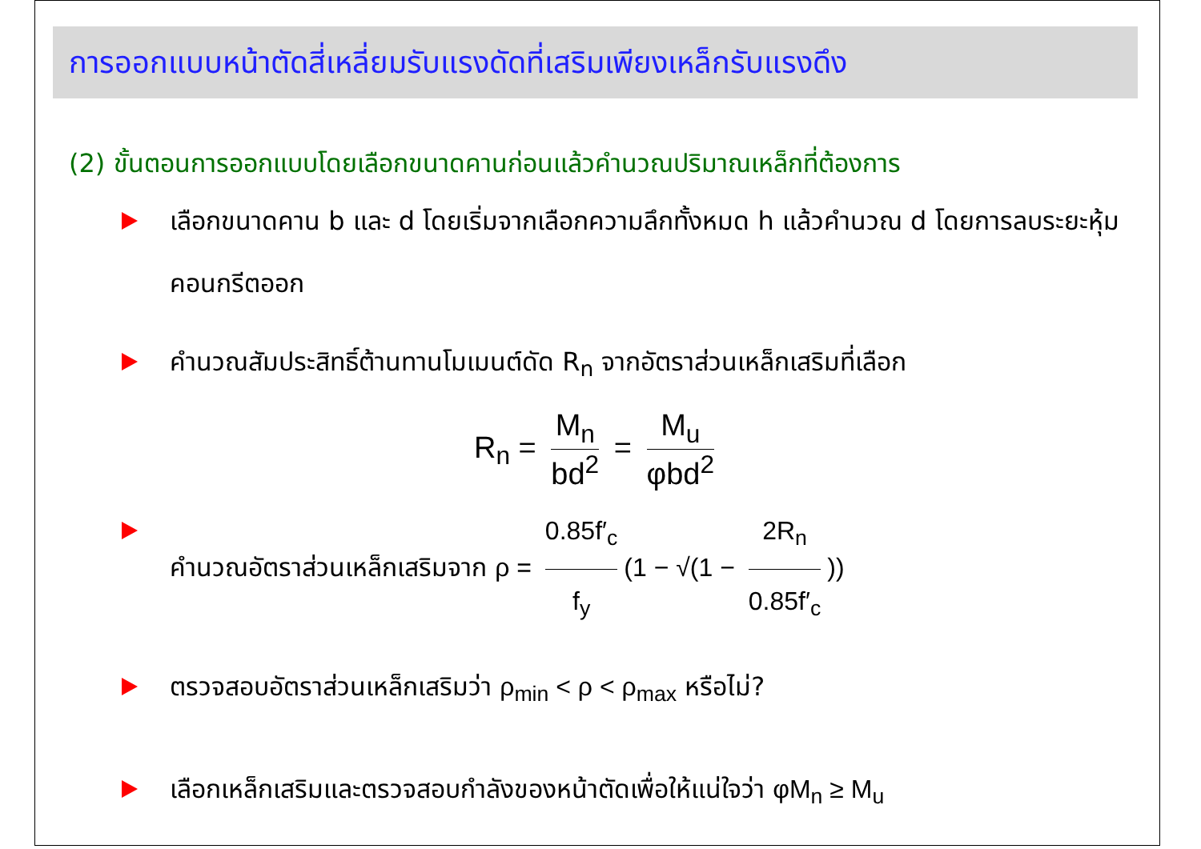การออกแบบหน้าตัดสี่เหลี่ยมรับแรงดัดที่เสริมเพียงเหล็กรับแรงดึง
(2) ขั้นตอนการออกแบบโดยเลือกขนาดคานก่อนแล้วคำนวณปริมาณเหล็กที่ต้องการ
เลือกขนาดคาน b และ d โดยเริ่มจากเลือกความลึกทั้งหมด h แล้วคำนวณ d โดยการลบระยะหุ้มคอนกรีตออก
คำนวณสัมประสิทธิ์ต้านทานโมเมนต์ดัด R<sub>n</sub> จากอัตราส่วนเหล็กเสริมที่เลือก
R<sub>n</sub> = M<sub>n</sub> bd<sup>2</sup> = M<sub>u</sub> φbd<sup>2</sup>
คำนวณอัตราส่วนเหล็กเสริมจาก ρ = 0.85f′<sub>c</sub> f<sub>y</sub> (1 − √(1 − 2R<sub>n</sub> 0.85f′<sub>c</sub>))
ตรวจสอบอัตราส่วนเหล็กเสริมว่า ρ<sub>min</sub> < ρ < ρ<sub>max</sub> หรือไม่?
เลือกเหล็กเสริมและตรวจสอบกำลังของหน้าตัดเพื่อให้แน่ใจว่า φM<sub>n</sub> ≥ M<sub>u</sub>